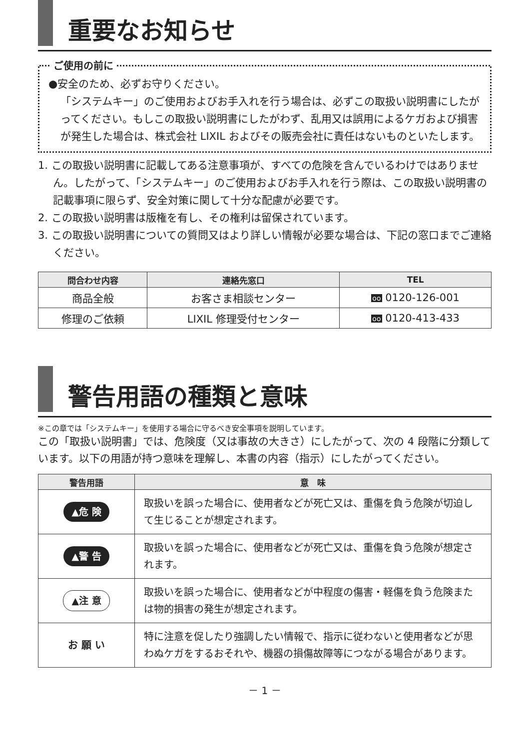重要なお知らせ
ご使用の前に
●安全のため、必ずお守りください。
「システムキー」のご使用およびお手入れを行う場合は、必ずこの取扱い説明書にしたがってください。もしこの取扱い説明書にしたがわず、乱用又は誤用によるケガおよび損害が発生した場合は、株式会社 LIXIL およびその販売会社に責任はないものといたします。
1. この取扱い説明書に記載してある注意事項が、すべての危険を含んでいるわけではありません。したがって、「システムキー」のご使用およびお手入れを行う際は、この取扱い説明書の記載事項に限らず、安全対策に関して十分な配慮が必要です。
2. この取扱い説明書は版権を有し、その権利は留保されています。
3. この取扱い説明書についての質問又はより詳しい情報が必要な場合は、下記の窓口までご連絡ください。
| 問合わせ内容 | 連絡先窓口 | TEL |
| --- | --- | --- |
| 商品全般 | お客さま相談センター | oo 0120-126-001 |
| 修理のご依頼 | LIXIL 修理受付センター | oo 0120-413-433 |
警告用語の種類と意味
※この章では「システムキー」を使用する場合に守るべき安全事項を説明しています。
この「取扱い説明書」では、危険度（又は事故の大きさ）にしたがって、次の 4 段階に分類しています。以下の用語が持つ意味を理解し、本書の内容（指示）にしたがってください。
| 警告用語 | 意 味 |
| --- | --- |
| ▲危 険 | 取扱いを誤った場合に、使用者などが死亡又は、重傷を負う危険が切迫して生じることが想定されます。 |
| ▲警 告 | 取扱いを誤った場合に、使用者などが死亡又は、重傷を負う危険が想定されます。 |
| ▲注 意 | 取扱いを誤った場合に、使用者などが中程度の傷害・軽傷を負う危険または物的損害の発生が想定されます。 |
| お 願 い | 特に注意を促したり強調したい情報で、指示に従わないと使用者などが思わぬケガをするおそれや、機器の損傷故障等につながる場合があります。 |
－ 1 －